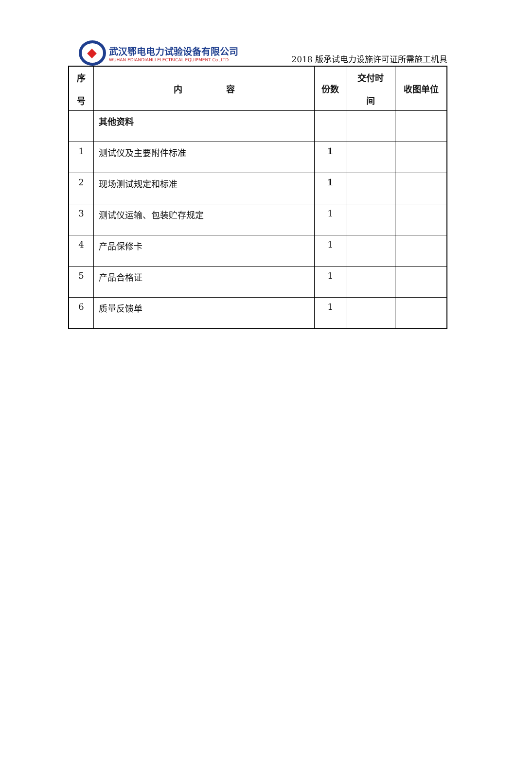武汉鄂电电力试验设备有限公司
WUHAN EDIANDIANLI ELECTRICAL EQUIPMENT Co.,LTD
2018 版承试电力设施许可证所需施工机具
| 序 号 | 内 容 | 份数 | 交付时 间 | 收图单位 |
| --- | --- | --- | --- | --- |
| | 其他资料 | | | |
| 1 | 测试仪及主要附件标准 | 1 | | |
| 2 | 现场测试规定和标准 | 1 | | |
| 3 | 测试仪运输、包装贮存规定 | 1 | | |
| 4 | 产品保修卡 | 1 | | |
| 5 | 产品合格证 | 1 | | |
| 6 | 质量反馈单 | 1 | | |